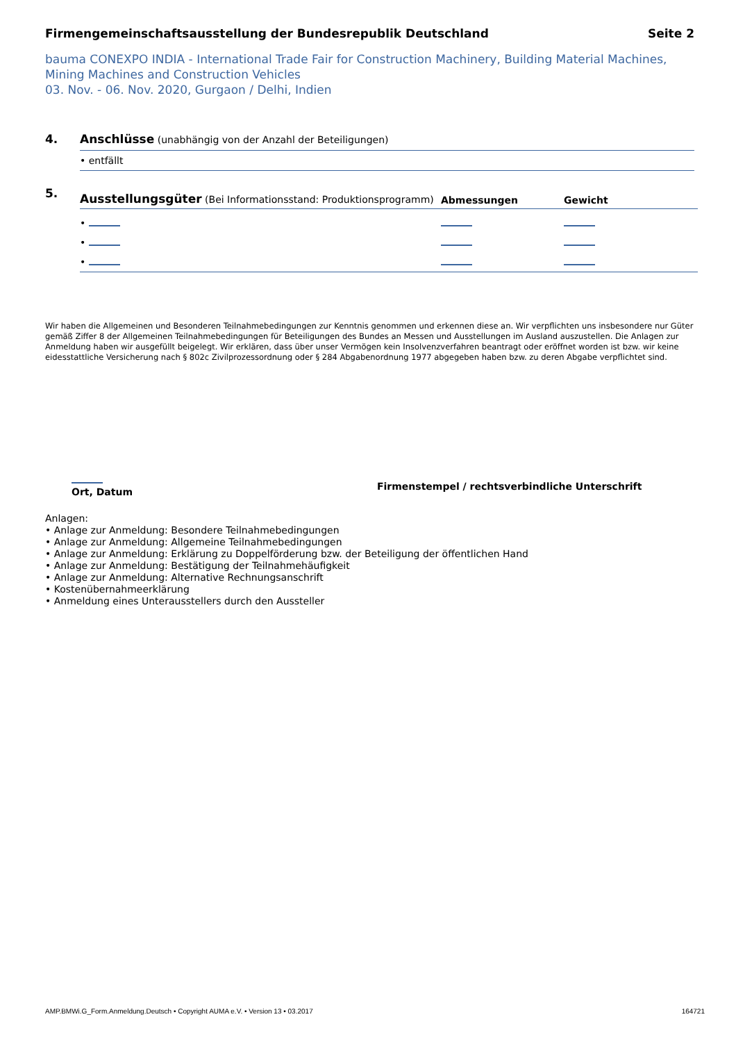Firmengemeinschaftsausstellung der Bundesrepublik Deutschland Seite 2
bauma CONEXPO INDIA - International Trade Fair for Construction Machinery, Building Material Machines, Mining Machines and Construction Vehicles
03. Nov. - 06. Nov. 2020, Gurgaon / Delhi, Indien
4. Anschlüsse (unabhängig von der Anzahl der Beteiligungen)
• entfällt
5.
Ausstellungsgüter (Bei Informationsstand: Produktionsprogramm)
Abmessungen
Gewicht
•
•
•
Wir haben die Allgemeinen und Besonderen Teilnahmebedingungen zur Kenntnis genommen und erkennen diese an. Wir verpflichten uns insbesondere nur Güter gemäß Ziffer 8 der Allgemeinen Teilnahmebedingungen für Beteiligungen des Bundes an Messen und Ausstellungen im Ausland auszustellen. Die Anlagen zur Anmeldung haben wir ausgefüllt beigelegt. Wir erklären, dass über unser Vermögen kein Insolvenzverfahren beantragt oder eröffnet worden ist bzw. wir keine eidesstattliche Versicherung nach § 802c Zivilprozessordnung oder § 284 Abgabenordnung 1977 abgegeben haben bzw. zu deren Abgabe verpflichtet sind.
Ort, Datum
Firmenstempel / rechtsverbindliche Unterschrift
Anlagen:
• Anlage zur Anmeldung: Besondere Teilnahmebedingungen
• Anlage zur Anmeldung: Allgemeine Teilnahmebedingungen
• Anlage zur Anmeldung: Erklärung zu Doppelförderung bzw. der Beteiligung der öffentlichen Hand
• Anlage zur Anmeldung: Bestätigung der Teilnahmehäufigkeit
• Anlage zur Anmeldung: Alternative Rechnungsanschrift
• Kostenübernahmeerklärung
• Anmeldung eines Unterausstellers durch den Aussteller
AMP.BMWi.G_Form.Anmeldung.Deutsch • Copyright AUMA e.V. • Version 13 • 03.2017 164721